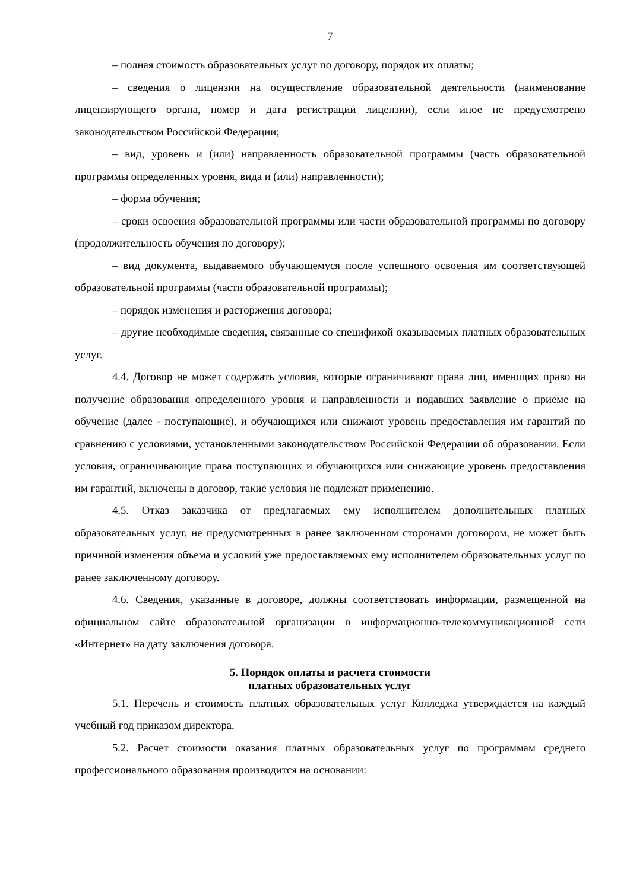7
– полная стоимость образовательных услуг по договору, порядок их оплаты;
– сведения о лицензии на осуществление образовательной деятельности (наименование лицензирующего органа, номер и дата регистрации лицензии), если иное не предусмотрено законодательством Российской Федерации;
– вид, уровень и (или) направленность образовательной программы (часть образовательной программы определенных уровня, вида и (или) направленности);
– форма обучения;
– сроки освоения образовательной программы или части образовательной программы по договору (продолжительность обучения по договору);
– вид документа, выдаваемого обучающемуся после успешного освоения им соответствующей образовательной программы (части образовательной программы);
– порядок изменения и расторжения договора;
– другие необходимые сведения, связанные со спецификой оказываемых платных образовательных услуг.
4.4. Договор не может содержать условия, которые ограничивают права лиц, имеющих право на получение образования определенного уровня и направленности и подавших заявление о приеме на обучение (далее - поступающие), и обучающихся или снижают уровень предоставления им гарантий по сравнению с условиями, установленными законодательством Российской Федерации об образовании. Если условия, ограничивающие права поступающих и обучающихся или снижающие уровень предоставления им гарантий, включены в договор, такие условия не подлежат применению.
4.5. Отказ заказчика от предлагаемых ему исполнителем дополнительных платных образовательных услуг, не предусмотренных в ранее заключенном сторонами договором, не может быть причиной изменения объема и условий уже предоставляемых ему исполнителем образовательных услуг по ранее заключенному договору.
4.6. Сведения, указанные в договоре, должны соответствовать информации, размещенной на официальном сайте образовательной организации в информационно-телекоммуникационной сети «Интернет» на дату заключения договора.
5. Порядок оплаты и расчета стоимости
платных образовательных услуг
5.1. Перечень и стоимость платных образовательных услуг Колледжа утверждается на каждый учебный год приказом директора.
5.2. Расчет стоимости оказания платных образовательных услуг по программам среднего профессионального образования производится на основании: